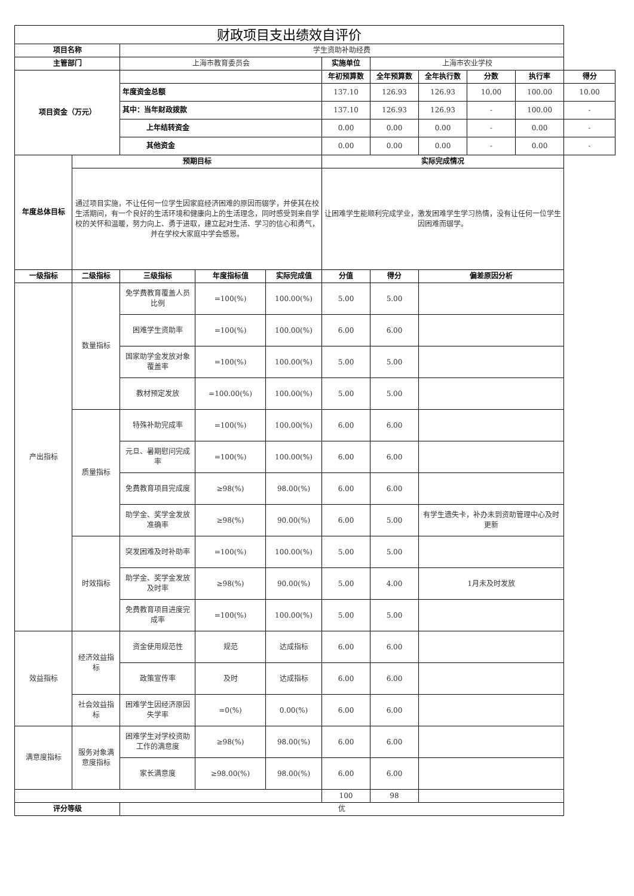| 财政项目支出绩效自评价 | | | | | | | | | | |
| --- | --- | --- | --- | --- | --- | --- | --- | --- | --- | --- |
| 项目名称 | | 学生资助补助经费 | | | | | | | | |
| 主管部门 | | 上海市教育委员会 | | | 实施单位 | 上海市农业学校 | | | | |
| 项目资金（万元） | | | | | 年初预算数 | 全年预算数 | 全年执行数 | 分数 | 执行率 | 得分 |
| | | 年度资金总额 | | | 137.10 | 126.93 | 126.93 | 10.00 | 100.00 | 10.00 |
| | | 其中：当年财政拨款 | | | 137.10 | 126.93 | 126.93 | - | 100.00 | - |
| | | 上年结转资金 | | | 0.00 | 0.00 | 0.00 | - | 0.00 | - |
| | | 其他资金 | | | 0.00 | 0.00 | 0.00 | - | 0.00 | - |
| 年度总体目标 | 预期目标 | | | | 实际完成情况 | | | | | |
| | 通过项目实施，不让任何一位学生因家庭经济困难的原因而辍学，并使其在校生活期间，有一个良好的生活环境和健康向上的生活理念，同时感受到来自学校的关怀和温暖，努力向上、勇于进取，建立起对生活、学习的信心和勇气，并在学校大家庭中学会感恩。 | | | | 让困难学生能顺利完成学业，激发困难学生学习热情，没有让任何一位学生因困难而辍学。 | | | | | |
| 一级指标 | 二级指标 | 三级指标 | 年度指标值 | 实际完成值 | 分值 | 得分 | 偏差原因分析 | | | |
| 产出指标 | 数量指标 | 免学费教育覆盖人员比例 | =100(%) | 100.00(%) | 5.00 | 5.00 | | | | |
| | | 困难学生资助率 | =100(%) | 100.00(%) | 6.00 | 6.00 | | | | |
| | | 国家助学金发放对象覆盖率 | =100(%) | 100.00(%) | 5.00 | 5.00 | | | | |
| | | 教材预定发放 | =100.00(%) | 100.00(%) | 5.00 | 5.00 | | | | |
| | 质量指标 | 特殊补助完成率 | =100(%) | 100.00(%) | 6.00 | 6.00 | | | | |
| | | 元旦、暑期慰问完成率 | =100(%) | 100.00(%) | 6.00 | 6.00 | | | | |
| | | 免费教育项目完成度 | ≥98(%) | 98.00(%) | 6.00 | 6.00 | | | | |
| | | 助学金、奖学金发放准确率 | ≥98(%) | 90.00(%) | 6.00 | 5.00 | 有学生遗失卡，补办未到资助管理中心及时更新 | | | |
| | 时效指标 | 突发困难及时补助率 | =100(%) | 100.00(%) | 5.00 | 5.00 | | | | |
| | | 助学金、奖学金发放及时率 | ≥98(%) | 90.00(%) | 5.00 | 4.00 | 1月未及时发放 | | | |
| | | 免费教育项目进度完成率 | =100(%) | 100.00(%) | 5.00 | 5.00 | | | | |
| 效益指标 | 经济效益指标 | 资金使用规范性 | 规范 | 达成指标 | 6.00 | 6.00 | | | | |
| | | 政策宣传率 | 及时 | 达成指标 | 6.00 | 6.00 | | | | |
| | 社会效益指标 | 困难学生因经济原因失学率 | =0(%) | 0.00(%) | 6.00 | 6.00 | | | | |
| 满意度指标 | 服务对象满意度指标 | 困难学生对学校资助工作的满意度 | ≥98(%) | 98.00(%) | 6.00 | 6.00 | | | | |
| | | 家长满意度 | ≥98.00(%) | 98.00(%) | 6.00 | 6.00 | | | | |
| | | | | | 100 | 98 | | | | |
| 评分等级 | | 优 | | | | | | | | |